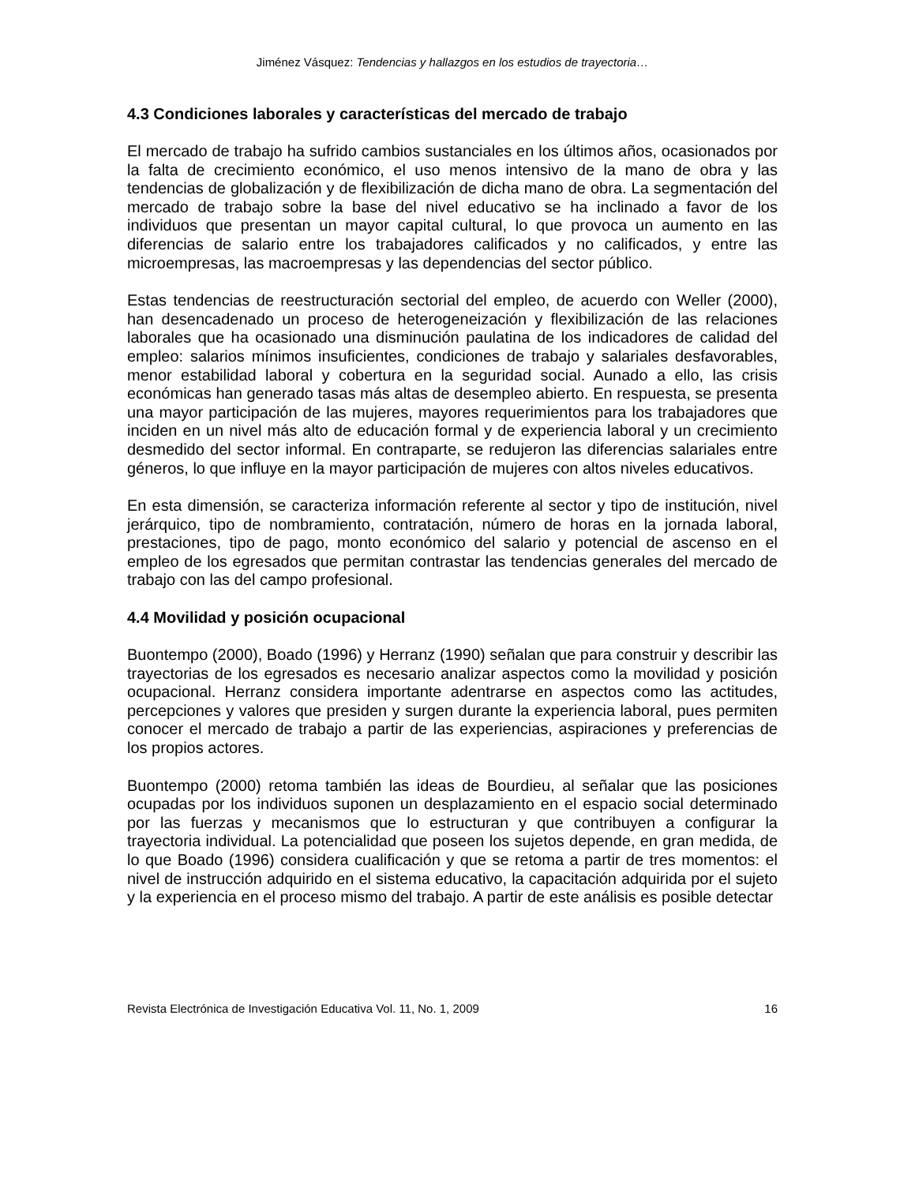Jiménez Vásquez: Tendencias y hallazgos en los estudios de trayectoria…
4.3 Condiciones laborales y características del mercado de trabajo
El mercado de trabajo ha sufrido cambios sustanciales en los últimos años, ocasionados por la falta de crecimiento económico, el uso menos intensivo de la mano de obra y las tendencias de globalización y de flexibilización de dicha mano de obra. La segmentación del mercado de trabajo sobre la base del nivel educativo se ha inclinado a favor de los individuos que presentan un mayor capital cultural, lo que provoca un aumento en las diferencias de salario entre los trabajadores calificados y no calificados, y entre las microempresas, las macroempresas y las dependencias del sector público.
Estas tendencias de reestructuración sectorial del empleo, de acuerdo con Weller (2000), han desencadenado un proceso de heterogeneización y flexibilización de las relaciones laborales que ha ocasionado una disminución paulatina de los indicadores de calidad del empleo: salarios mínimos insuficientes, condiciones de trabajo y salariales desfavorables, menor estabilidad laboral y cobertura en la seguridad social. Aunado a ello, las crisis económicas han generado tasas más altas de desempleo abierto. En respuesta, se presenta una mayor participación de las mujeres, mayores requerimientos para los trabajadores que inciden en un nivel más alto de educación formal y de experiencia laboral y un crecimiento desmedido del sector informal. En contraparte, se redujeron las diferencias salariales entre géneros, lo que influye en la mayor participación de mujeres con altos niveles educativos.
En esta dimensión, se caracteriza información referente al sector y tipo de institución, nivel jerárquico, tipo de nombramiento, contratación, número de horas en la jornada laboral, prestaciones, tipo de pago, monto económico del salario y potencial de ascenso en el empleo de los egresados que permitan contrastar las tendencias generales del mercado de trabajo con las del campo profesional.
4.4 Movilidad y posición ocupacional
Buontempo (2000), Boado (1996) y Herranz (1990) señalan que para construir y describir las trayectorias de los egresados es necesario analizar aspectos como la movilidad y posición ocupacional. Herranz considera importante adentrarse en aspectos como las actitudes, percepciones y valores que presiden y surgen durante la experiencia laboral, pues permiten conocer el mercado de trabajo a partir de las experiencias, aspiraciones y preferencias de los propios actores.
Buontempo (2000) retoma también las ideas de Bourdieu, al señalar que las posiciones ocupadas por los individuos suponen un desplazamiento en el espacio social determinado por las fuerzas y mecanismos que lo estructuran y que contribuyen a configurar la trayectoria individual. La potencialidad que poseen los sujetos depende, en gran medida, de lo que Boado (1996) considera cualificación y que se retoma a partir de tres momentos: el nivel de instrucción adquirido en el sistema educativo, la capacitación adquirida por el sujeto y la experiencia en el proceso mismo del trabajo. A partir de este análisis es posible detectar
Revista Electrónica de Investigación Educativa Vol. 11, No. 1, 2009 16